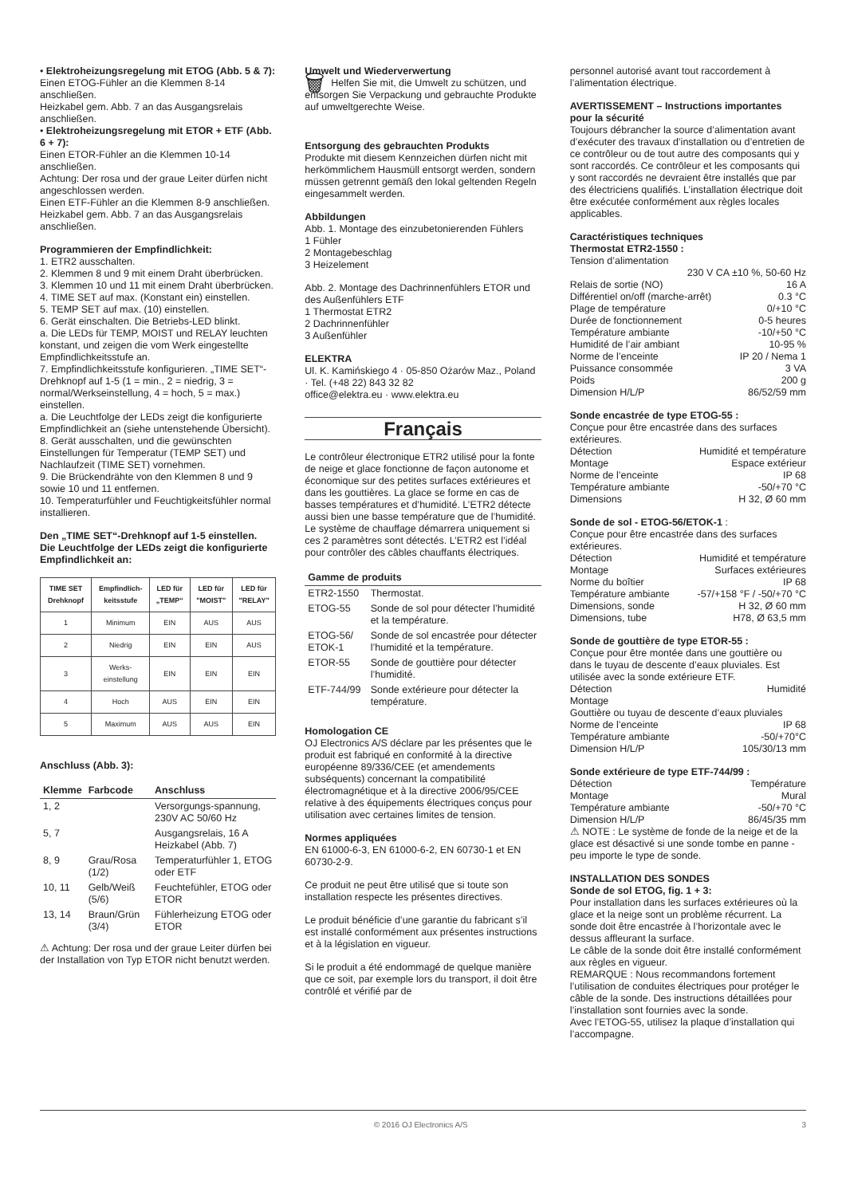• Elektroheizungsregelung mit ETOG (Abb. 5 & 7):
Einen ETOG-Fühler an die Klemmen 8-14 anschließen.
Heizkabel gem. Abb. 7 an das Ausgangsrelais anschließen.
• Elektroheizungsregelung mit ETOR + ETF (Abb. 6 + 7):
Einen ETOR-Fühler an die Klemmen 10-14 anschließen.
Achtung: Der rosa und der graue Leiter dürfen nicht angeschlossen werden.
Einen ETF-Fühler an die Klemmen 8-9 anschließen.
Heizkabel gem. Abb. 7 an das Ausgangsrelais anschließen.
Programmieren der Empfindlichkeit:
1. ETR2 ausschalten.
2. Klemmen 8 und 9 mit einem Draht überbrücken.
3. Klemmen 10 und 11 mit einem Draht überbrücken.
4. TIME SET auf max. (Konstant ein) einstellen.
5. TEMP SET auf max. (10) einstellen.
6. Gerät einschalten. Die Betriebs-LED blinkt.
a. Die LEDs für TEMP, MOIST und RELAY leuchten konstant, und zeigen die vom Werk eingestellte Empfindlichkeitsstufe an.
7. Empfindlichkeitsstufe konfigurieren. „TIME SET“-Drehknopf auf 1-5 (1 = min., 2 = niedrig, 3 = normal/Werkseinstellung, 4 = hoch, 5 = max.) einstellen.
a. Die Leuchtfolge der LEDs zeigt die konfigurierte Empfindlichkeit an (siehe untenstehende Übersicht).
8. Gerät ausschalten, und die gewünschten Einstellungen für Temperatur (TEMP SET) und Nachlaufzeit (TIME SET) vornehmen.
9. Die Brückendrähte von den Klemmen 8 und 9 sowie 10 und 11 entfernen.
10. Temperaturfühler und Feuchtigkeitsfühler normal installieren.
Den „TIME SET“-Drehknopf auf 1-5 einstellen.
Die Leuchtfolge der LEDs zeigt die konfigurierte Empfindlichkeit an:
| TIME SET Drehknopf | Empfindlich-keitsstufe | LED für „TEMP“ | LED für "MOIST" | LED für "RELAY" |
| --- | --- | --- | --- | --- |
| 1 | Minimum | EIN | AUS | AUS |
| 2 | Niedrig | EIN | EIN | AUS |
| 3 | Werks-einstellung | EIN | EIN | EIN |
| 4 | Hoch | AUS | EIN | EIN |
| 5 | Maximum | AUS | AUS | EIN |
Anschluss (Abb. 3):
| Klemme | Farbcode | Anschluss |
| --- | --- | --- |
| 1, 2 | | Versorgungs-spannung, 230V AC 50/60 Hz |
| 5, 7 | | Ausgangsrelais, 16 A Heizkabel (Abb. 7) |
| 8, 9 | Grau/Rosa (1/2) | Temperaturfühler 1, ETOG oder ETF |
| 10, 11 | Gelb/Weiß (5/6) | Feuchtefühler, ETOG oder ETOR |
| 13, 14 | Braun/Grün (3/4) | Fühlerheizung ETOG oder ETOR |
⚠ Achtung: Der rosa und der graue Leiter dürfen bei der Installation von Typ ETOR nicht benutzt werden.
Umwelt und Wiederverwertung
🗑 Helfen Sie mit, die Umwelt zu schützen, und entsorgen Sie Verpackung und gebrauchte Produkte auf umweltgerechte Weise.
Entsorgung des gebrauchten Produkts
Produkte mit diesem Kennzeichen dürfen nicht mit herkömmlichem Hausmüll entsorgt werden, sondern müssen getrennt gemäß den lokal geltenden Regeln eingesammelt werden.
Abbildungen
Abb. 1. Montage des einzubetonierenden Fühlers
1 Fühler
2 Montagebeschlag
3 Heizelement
Abb. 2. Montage des Dachrinnenfühlers ETOR und des Außenfühlers ETF
1 Thermostat ETR2
2 Dachrinnenfühler
3 Außenfühler
ELEKTRA
Ul. K. Kamińskiego 4 · 05-850 Ożarów Maz., Poland · Tel. (+48 22) 843 32 82
office@elektra.eu · www.elektra.eu
Français
Le contrôleur électronique ETR2 utilisé pour la fonte de neige et glace fonctionne de façon autonome et économique sur des petites surfaces extérieures et dans les gouttières. La glace se forme en cas de basses températures et d’humidité. L’ETR2 détecte aussi bien une basse température que de l’humidité. Le système de chauffage démarrera uniquement si ces 2 paramètres sont détectés. L’ETR2 est l’idéal pour contrôler des câbles chauffants électriques.
| Gamme de produits | |
| --- | --- |
| ETR2-1550 | Thermostat. |
| ETOG-55 | Sonde de sol pour détecter l’humidité et la température. |
| ETOG-56/ ETOK-1 | Sonde de sol encastrée pour détecter l’humidité et la température. |
| ETOR-55 | Sonde de gouttière pour détecter l’humidité. |
| ETF-744/99 | Sonde extérieure pour détecter la température. |
Homologation CE
OJ Electronics A/S déclare par les présentes que le produit est fabriqué en conformité à la directive européenne 89/336/CEE (et amendements subséquents) concernant la compatibilité électromagnétique et à la directive 2006/95/CEE relative à des équipements électriques conçus pour utilisation avec certaines limites de tension.
Normes appliquées
EN 61000-6-3, EN 61000-6-2, EN 60730-1 et EN 60730-2-9.
Ce produit ne peut être utilisé que si toute son installation respecte les présentes directives.
Le produit bénéficie d’une garantie du fabricant s’il est installé conformément aux présentes instructions et à la législation en vigueur.
Si le produit a été endommagé de quelque manière que ce soit, par exemple lors du transport, il doit être contrôlé et vérifié par de
personnel autorisé avant tout raccordement à l’alimentation électrique.
AVERTISSEMENT – Instructions importantes pour la sécurité
Toujours débrancher la source d’alimentation avant d’exécuter des travaux d’installation ou d’entretien de ce contrôleur ou de tout autre des composants qui y sont raccordés. Ce contrôleur et les composants qui y sont raccordés ne devraient être installés que par des électriciens qualifiés. L’installation électrique doit être exécutée conformément aux règles locales applicables.
Caractéristiques techniques
Thermostat ETR2-1550 :
Tension d’alimentation
230 V CA ±10 %, 50-60 Hz
Relais de sortie (NO) 16 A
Différentiel on/off (marche-arrêt) 0.3 °C
Plage de température 0/+10 °C
Durée de fonctionnement 0-5 heures
Température ambiante -10/+50 °C
Humidité de l’air ambiant 10-95 %
Norme de l’enceinte IP 20 / Nema 1
Puissance consommée 3 VA
Poids 200 g
Dimension H/L/P 86/52/59 mm
Sonde encastrée de type ETOG-55 :
Conçue pour être encastrée dans des surfaces extérieures.
Détection Humidité et température
Montage Espace extérieur
Norme de l’enceinte IP 68
Température ambiante -50/+70 °C
Dimensions H 32, Ø 60 mm
Sonde de sol - ETOG-56/ETOK-1 :
Conçue pour être encastrée dans des surfaces extérieures.
Détection Humidité et température
Montage Surfaces extérieures
Norme du boîtier IP 68
Température ambiante -57/+158 °F / -50/+70 °C
Dimensions, sonde H 32, Ø 60 mm
Dimensions, tube H78, Ø 63,5 mm
Sonde de gouttière de type ETOR-55 :
Conçue pour être montée dans une gouttière ou dans le tuyau de descente d’eaux pluviales. Est utilisée avec la sonde extérieure ETF.
Détection Humidité
Montage
Gouttière ou tuyau de descente d’eaux pluviales
Norme de l’enceinte IP 68
Température ambiante -50/+70°C
Dimension H/L/P 105/30/13 mm
Sonde extérieure de type ETF-744/99 :
Détection Température
Montage Mural
Température ambiante -50/+70 °C
Dimension H/L/P 86/45/35 mm
⚠ NOTE : Le système de fonde de la neige et de la glace est désactivé si une sonde tombe en panne - peu importe le type de sonde.
INSTALLATION DES SONDES
Sonde de sol ETOG, fig. 1 + 3:
Pour installation dans les surfaces extérieures où la glace et la neige sont un problème récurrent. La sonde doit être encastrée à l’horizontale avec le dessus affleurant la surface.
Le câble de la sonde doit être installé conformément aux règles en vigueur.
REMARQUE : Nous recommandons fortement l’utilisation de conduites électriques pour protéger le câble de la sonde. Des instructions détaillées pour l’installation sont fournies avec la sonde.
Avec l’ETOG-55, utilisez la plaque d’installation qui l’accompagne.
© 2016 OJ Electronics A/S 3